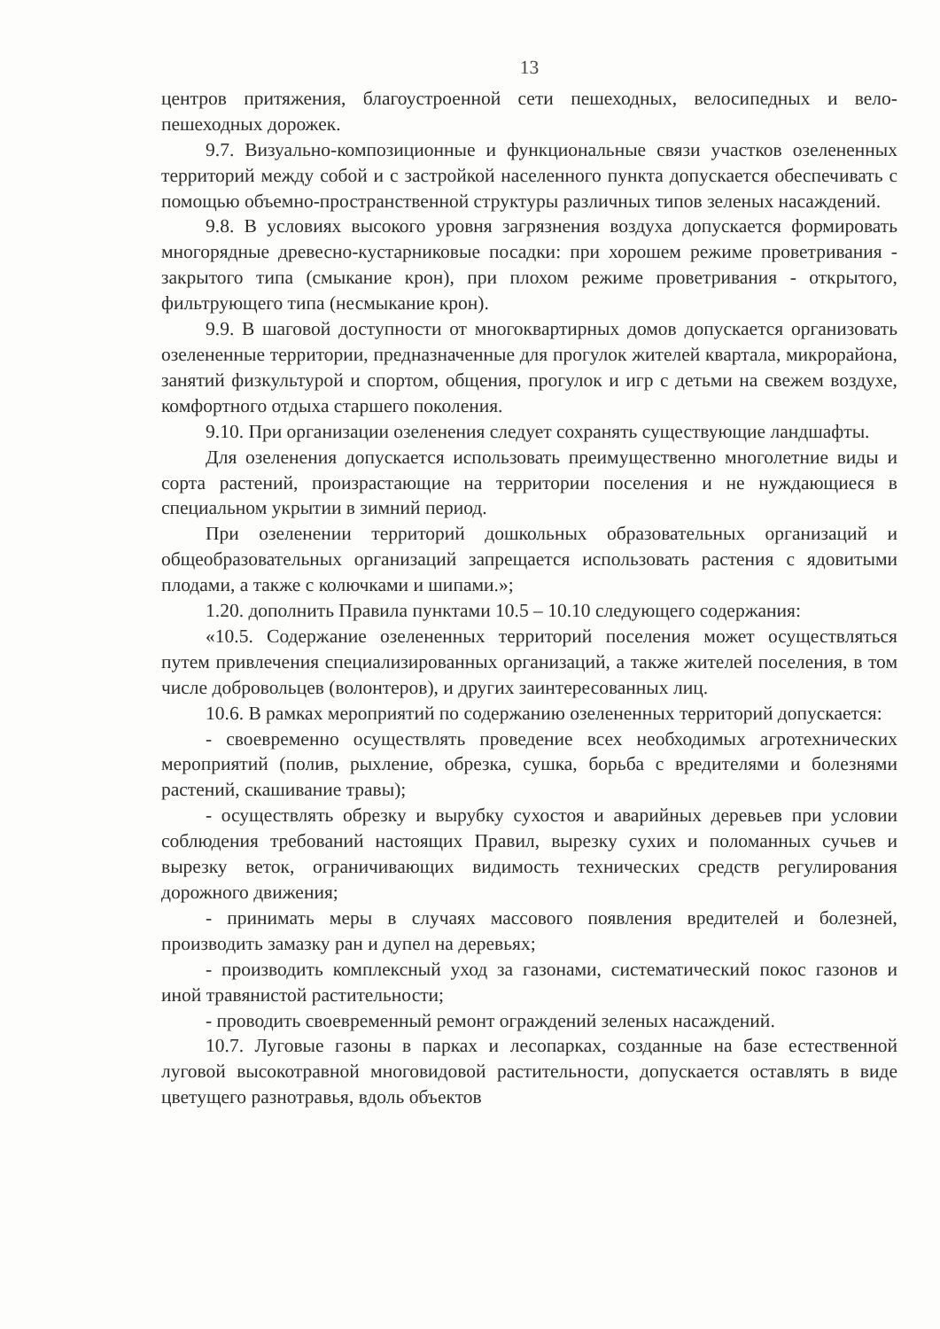13
центров притяжения, благоустроенной сети пешеходных, велосипедных и вело-пешеходных дорожек.
9.7. Визуально-композиционные и функциональные связи участков озелененных территорий между собой и с застройкой населенного пункта допускается обеспечивать с помощью объемно-пространственной структуры различных типов зеленых насаждений.
9.8. В условиях высокого уровня загрязнения воздуха допускается формировать многорядные древесно-кустарниковые посадки: при хорошем режиме проветривания - закрытого типа (смыкание крон), при плохом режиме проветривания - открытого, фильтрующего типа (несмыкание крон).
9.9. В шаговой доступности от многоквартирных домов допускается организовать озелененные территории, предназначенные для прогулок жителей квартала, микрорайона, занятий физкультурой и спортом, общения, прогулок и игр с детьми на свежем воздухе, комфортного отдыха старшего поколения.
9.10. При организации озеленения следует сохранять существующие ландшафты.
Для озеленения допускается использовать преимущественно многолетние виды и сорта растений, произрастающие на территории поселения и не нуждающиеся в специальном укрытии в зимний период.
При озеленении территорий дошкольных образовательных организаций и общеобразовательных организаций запрещается использовать растения с ядовитыми плодами, а также с колючками и шипами.»;
1.20. дополнить Правила пунктами 10.5 – 10.10 следующего содержания:
«10.5. Содержание озелененных территорий поселения может осуществляться путем привлечения специализированных организаций, а также жителей поселения, в том числе добровольцев (волонтеров), и других заинтересованных лиц.
10.6. В рамках мероприятий по содержанию озелененных территорий допускается:
- своевременно осуществлять проведение всех необходимых агротехнических мероприятий (полив, рыхление, обрезка, сушка, борьба с вредителями и болезнями растений, скашивание травы);
- осуществлять обрезку и вырубку сухостоя и аварийных деревьев при условии соблюдения требований настоящих Правил, вырезку сухих и поломанных сучьев и вырезку веток, ограничивающих видимость технических средств регулирования дорожного движения;
- принимать меры в случаях массового появления вредителей и болезней, производить замазку ран и дупел на деревьях;
- производить комплексный уход за газонами, систематический покос газонов и иной травянистой растительности;
- проводить своевременный ремонт ограждений зеленых насаждений.
10.7. Луговые газоны в парках и лесопарках, созданные на базе естественной луговой высокотравной многовидовой растительности, допускается оставлять в виде цветущего разнотравья, вдоль объектов